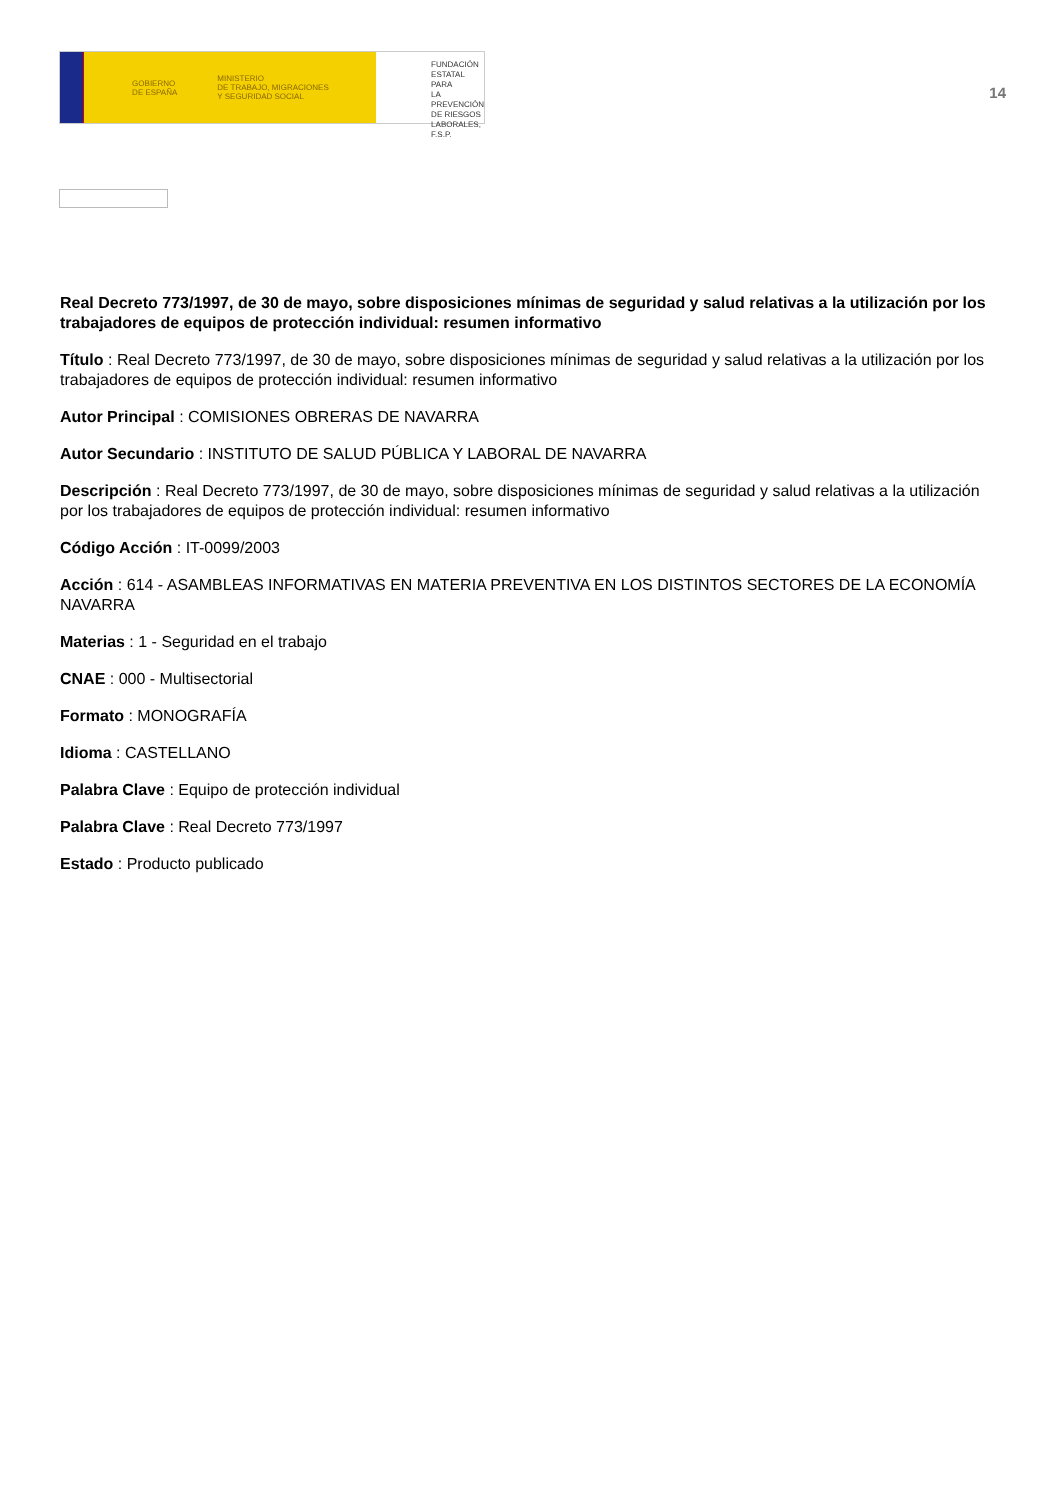GOBIERNO
DE ESPAÑA
MINISTERIO
DE TRABAJO, MIGRACIONES
Y SEGURIDAD SOCIAL
FUNDACIÓN
ESTATAL PARA
LA PREVENCIÓN
DE RIESGOS
LABORALES, F.S.P.
14
Real Decreto 773/1997, de 30 de mayo, sobre disposiciones mínimas de seguridad y salud relativas a la utilización por los trabajadores de equipos de protección individual: resumen informativo
Título : Real Decreto 773/1997, de 30 de mayo, sobre disposiciones mínimas de seguridad y salud relativas a la utilización por los trabajadores de equipos de protección individual: resumen informativo
Autor Principal : COMISIONES OBRERAS DE NAVARRA
Autor Secundario : INSTITUTO DE SALUD PÚBLICA Y LABORAL DE NAVARRA
Descripción : Real Decreto 773/1997, de 30 de mayo, sobre disposiciones mínimas de seguridad y salud relativas a la utilización por los trabajadores de equipos de protección individual: resumen informativo
Código Acción : IT-0099/2003
Acción : 614 - ASAMBLEAS INFORMATIVAS EN MATERIA PREVENTIVA EN LOS DISTINTOS SECTORES DE LA ECONOMÍA NAVARRA
Materias : 1 - Seguridad en el trabajo
CNAE : 000 - Multisectorial
Formato : MONOGRAFÍA
Idioma : CASTELLANO
Palabra Clave : Equipo de protección individual
Palabra Clave : Real Decreto 773/1997
Estado : Producto publicado